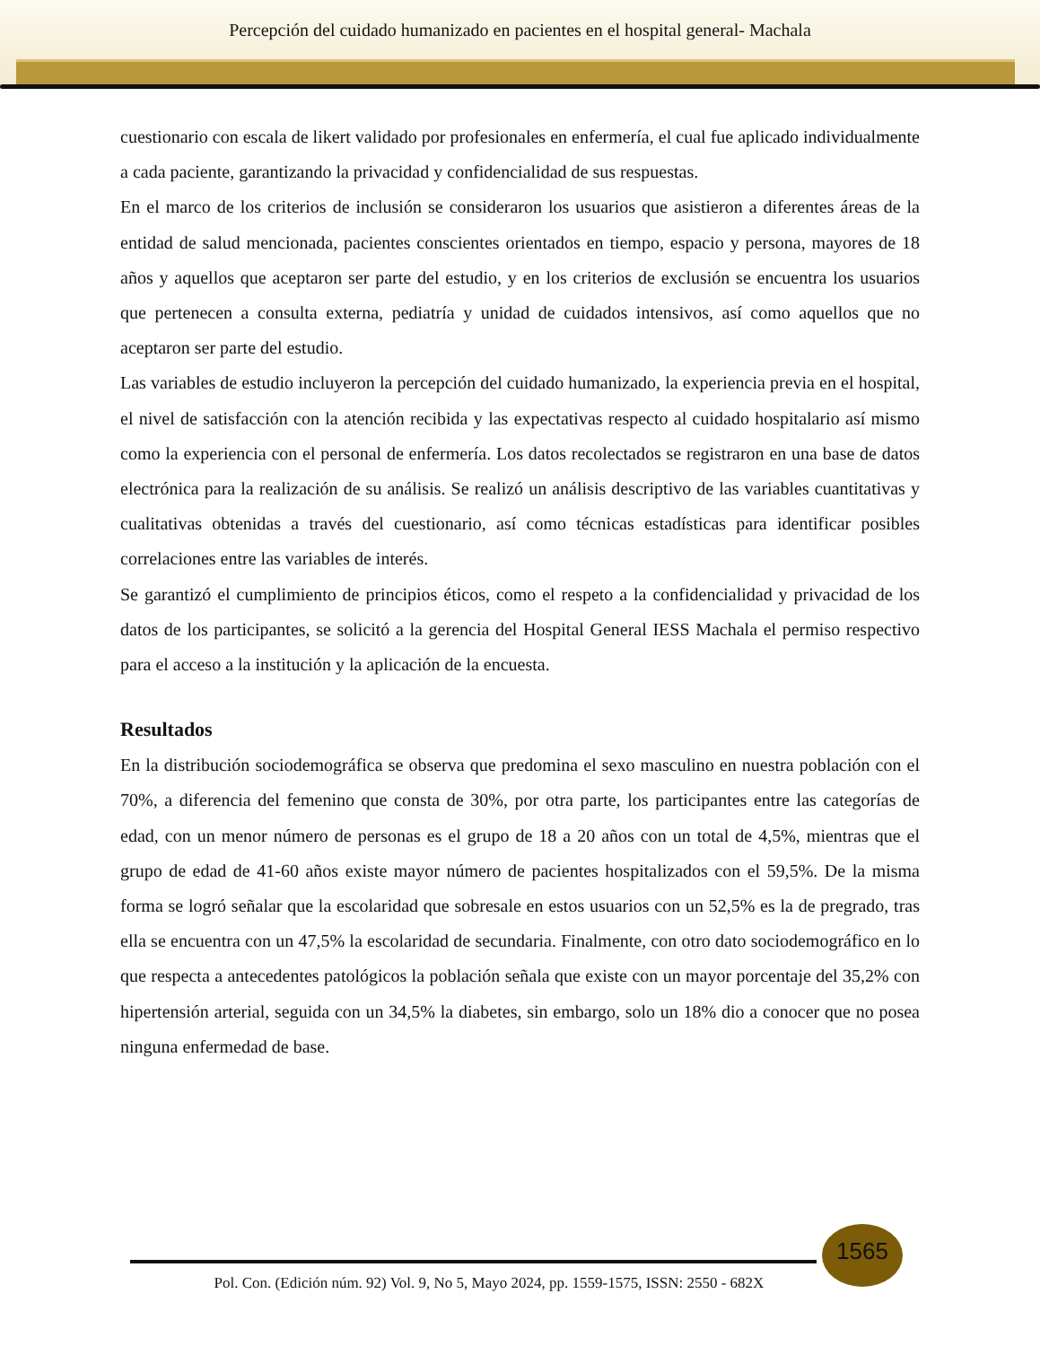Percepción del cuidado humanizado en pacientes en el hospital general- Machala
cuestionario con escala de likert validado por profesionales en enfermería, el cual fue aplicado individualmente a cada paciente, garantizando la privacidad y confidencialidad de sus respuestas.
En el marco de los criterios de inclusión se consideraron los usuarios que asistieron a diferentes áreas de la entidad de salud mencionada, pacientes conscientes orientados en tiempo, espacio y persona, mayores de 18 años y aquellos que aceptaron ser parte del estudio, y en los criterios de exclusión se encuentra los usuarios que pertenecen a consulta externa, pediatría y unidad de cuidados intensivos, así como aquellos que no aceptaron ser parte del estudio.
Las variables de estudio incluyeron la percepción del cuidado humanizado, la experiencia previa en el hospital, el nivel de satisfacción con la atención recibida y las expectativas respecto al cuidado hospitalario así mismo como la experiencia con el personal de enfermería. Los datos recolectados se registraron en una base de datos electrónica para la realización de su análisis. Se realizó un análisis descriptivo de las variables cuantitativas y cualitativas obtenidas a través del cuestionario, así como técnicas estadísticas para identificar posibles correlaciones entre las variables de interés.
Se garantizó el cumplimiento de principios éticos, como el respeto a la confidencialidad y privacidad de los datos de los participantes, se solicitó a la gerencia del Hospital General IESS Machala el permiso respectivo para el acceso a la institución y la aplicación de la encuesta.
Resultados
En la distribución sociodemográfica se observa que predomina el sexo masculino en nuestra población con el 70%, a diferencia del femenino que consta de 30%, por otra parte, los participantes entre las categorías de edad, con un menor número de personas es el grupo de 18 a 20 años con un total de 4,5%, mientras que el grupo de edad de 41-60 años existe mayor número de pacientes hospitalizados con el 59,5%. De la misma forma se logró señalar que la escolaridad que sobresale en estos usuarios con un 52,5% es la de pregrado, tras ella se encuentra con un 47,5% la escolaridad de secundaria. Finalmente, con otro dato sociodemográfico en lo que respecta a antecedentes patológicos la población señala que existe con un mayor porcentaje del 35,2% con hipertensión arterial, seguida con un 34,5% la diabetes, sin embargo, solo un 18% dio a conocer que no posea ninguna enfermedad de base.
1565
Pol. Con. (Edición núm. 92) Vol. 9, No 5, Mayo 2024, pp. 1559-1575, ISSN: 2550 - 682X